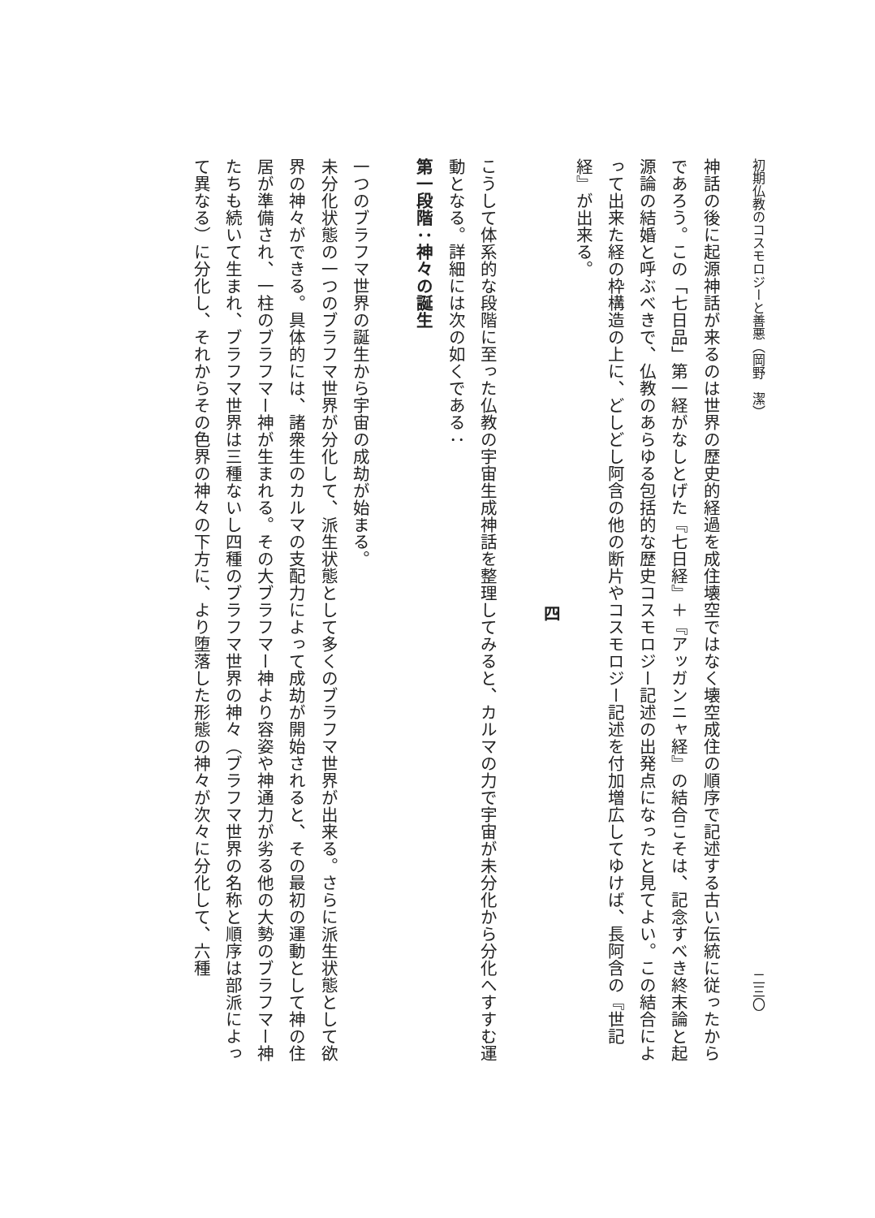初期仏教のコスモロジーと善悪（岡野　潔） 二三〇
神話の後に起源神話が来るのは世界の歴史的経過を成住壊空ではなく壊空成住の順序で記述する古い伝統に従ったからであろう。この「七日品」第一経がなしとげた『七日経』＋『アッガンニャ経』の結合こそは、記念すべき終末論と起源論の結婚と呼ぶべきで、仏教のあらゆる包括的な歴史コスモロジー記述の出発点になったと見てよい。この結合によって出来た経の枠構造の上に、どしどし阿含の他の断片やコスモロジー記述を付加増広してゆけば、長阿含の『世記経』が出来る。
四
こうして体系的な段階に至った仏教の宇宙生成神話を整理してみると、カルマの力で宇宙が未分化から分化へすすむ運動となる。詳細には次の如くである：
第一段階：神々の誕生
一つのブラフマ世界の誕生から宇宙の成劫が始まる。
未分化状態の一つのブラフマ世界が分化して、派生状態として多くのブラフマ世界が出来る。さらに派生状態として欲界の神々ができる。具体的には、諸衆生のカルマの支配力によって成劫が開始されると、その最初の運動として神の住居が準備され、一柱のブラフマー神が生まれる。その大ブラフマー神より容姿や神通力が劣る他の大勢のブラフマー神たちも続いて生まれ、ブラフマ世界は三種ないし四種のブラフマ世界の神々（ブラフマ世界の名称と順序は部派によって異なる）に分化し、それからその色界の神々の下方に、より堕落した形態の神々が次々に分化して、六種